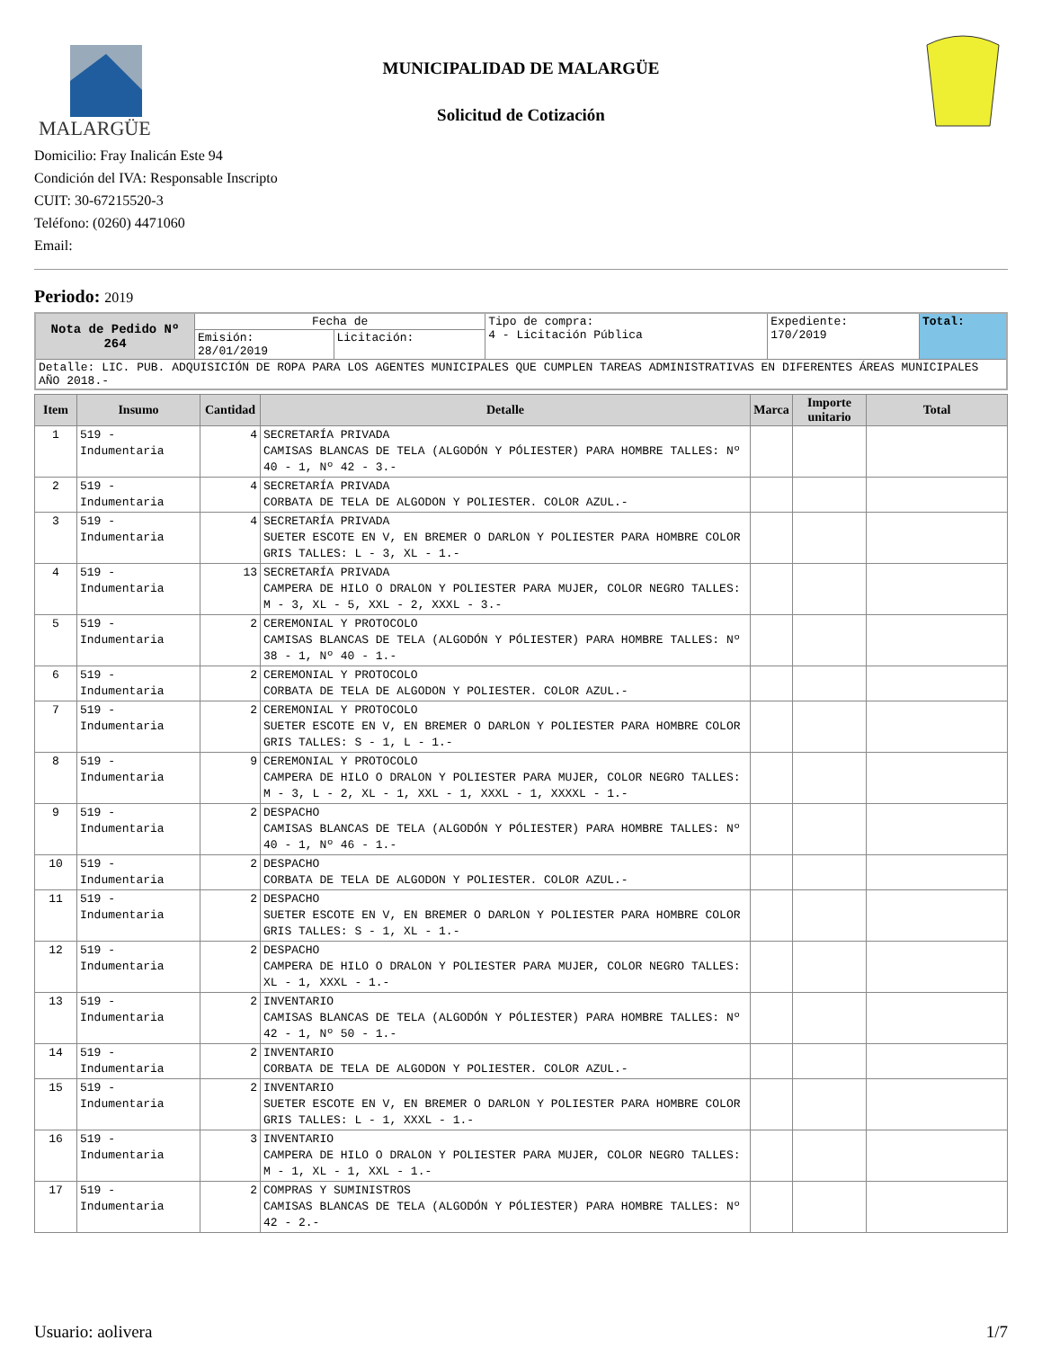MALARGÜE
MUNICIPALIDAD DE MALARGÜE
Solicitud de Cotización
Domicilio: Fray Inalicán Este 94
Condición del IVA: Responsable Inscripto
CUIT: 30-67215520-3
Teléfono: (0260) 4471060
Email:
Periodo: 2019
| Nota de Pedido Nº 264 | Fecha de | | Tipo de compra: 4 - Licitación Pública | Expediente: 170/2019 | Total: |
| | Emisión: 28/01/2019 | Licitación: | | | |
| Detalle: LIC. PUB. ADQUISICIÓN DE ROPA PARA LOS AGENTES MUNICIPALES QUE CUMPLEN TAREAS ADMINISTRATIVAS EN DIFERENTES ÁREAS MUNICIPALES AÑO 2018.- | | | | | |
| Item | Insumo | Cantidad | Detalle | Marca | Importe unitario | Total |
| --- | --- | --- | --- | --- | --- | --- |
| 1 | 519 - Indumentaria | 4 | SECRETARÍA PRIVADA CAMISAS BLANCAS DE TELA (ALGODÓN Y PÓLIESTER) PARA HOMBRE TALLES: Nº 40 - 1, Nº 42 - 3.- | | | |
| 2 | 519 - Indumentaria | 4 | SECRETARÍA PRIVADA CORBATA DE TELA DE ALGODON Y POLIESTER. COLOR AZUL.- | | | |
| 3 | 519 - Indumentaria | 4 | SECRETARÍA PRIVADA SUETER ESCOTE EN V, EN BREMER O DARLON Y POLIESTER PARA HOMBRE COLOR GRIS TALLES: L - 3, XL - 1.- | | | |
| 4 | 519 - Indumentaria | 13 | SECRETARÍA PRIVADA CAMPERA DE HILO O DRALON Y POLIESTER PARA MUJER, COLOR NEGRO TALLES: M - 3, XL - 5, XXL - 2, XXXL - 3.- | | | |
| 5 | 519 - Indumentaria | 2 | CEREMONIAL Y PROTOCOLO CAMISAS BLANCAS DE TELA (ALGODÓN Y PÓLIESTER) PARA HOMBRE TALLES: Nº 38 - 1, Nº 40 - 1.- | | | |
| 6 | 519 - Indumentaria | 2 | CEREMONIAL Y PROTOCOLO CORBATA DE TELA DE ALGODON Y POLIESTER. COLOR AZUL.- | | | |
| 7 | 519 - Indumentaria | 2 | CEREMONIAL Y PROTOCOLO SUETER ESCOTE EN V, EN BREMER O DARLON Y POLIESTER PARA HOMBRE COLOR GRIS TALLES: S - 1, L - 1.- | | | |
| 8 | 519 - Indumentaria | 9 | CEREMONIAL Y PROTOCOLO CAMPERA DE HILO O DRALON Y POLIESTER PARA MUJER, COLOR NEGRO TALLES: M - 3, L - 2, XL - 1, XXL - 1, XXXL - 1, XXXXL - 1.- | | | |
| 9 | 519 - Indumentaria | 2 | DESPACHO CAMISAS BLANCAS DE TELA (ALGODÓN Y PÓLIESTER) PARA HOMBRE TALLES: Nº 40 - 1, Nº 46 - 1.- | | | |
| 10 | 519 - Indumentaria | 2 | DESPACHO CORBATA DE TELA DE ALGODON Y POLIESTER. COLOR AZUL.- | | | |
| 11 | 519 - Indumentaria | 2 | DESPACHO SUETER ESCOTE EN V, EN BREMER O DARLON Y POLIESTER PARA HOMBRE COLOR GRIS TALLES: S - 1, XL - 1.- | | | |
| 12 | 519 - Indumentaria | 2 | DESPACHO CAMPERA DE HILO O DRALON Y POLIESTER PARA MUJER, COLOR NEGRO TALLES: XL - 1, XXXL - 1.- | | | |
| 13 | 519 - Indumentaria | 2 | INVENTARIO CAMISAS BLANCAS DE TELA (ALGODÓN Y PÓLIESTER) PARA HOMBRE TALLES: Nº 42 - 1, Nº 50 - 1.- | | | |
| 14 | 519 - Indumentaria | 2 | INVENTARIO CORBATA DE TELA DE ALGODON Y POLIESTER. COLOR AZUL.- | | | |
| 15 | 519 - Indumentaria | 2 | INVENTARIO SUETER ESCOTE EN V, EN BREMER O DARLON Y POLIESTER PARA HOMBRE COLOR GRIS TALLES: L - 1, XXXL - 1.- | | | |
| 16 | 519 - Indumentaria | 3 | INVENTARIO CAMPERA DE HILO O DRALON Y POLIESTER PARA MUJER, COLOR NEGRO TALLES: M - 1, XL - 1, XXL - 1.- | | | |
| 17 | 519 - Indumentaria | 2 | COMPRAS Y SUMINISTROS CAMISAS BLANCAS DE TELA (ALGODÓN Y PÓLIESTER) PARA HOMBRE TALLES: Nº 42 - 2.- | | | |
Usuario: aolivera 1/7